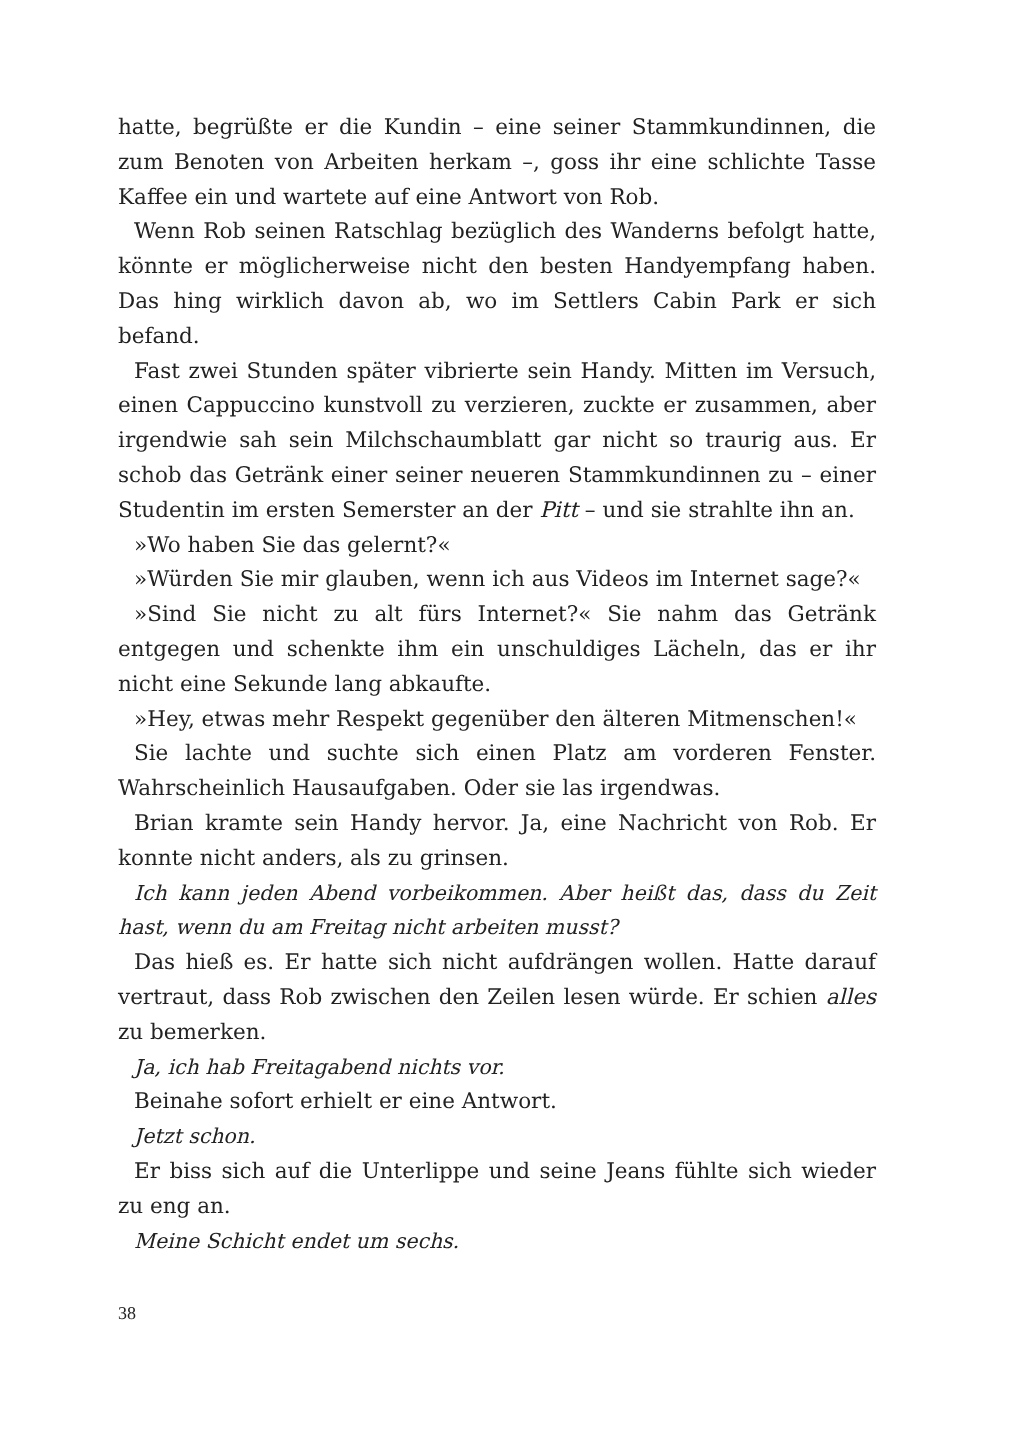hatte, begrüßte er die Kundin – eine seiner Stammkundinnen, die zum Benoten von Arbeiten herkam –, goss ihr eine schlichte Tasse Kaffee ein und wartete auf eine Antwort von Rob.
Wenn Rob seinen Ratschlag bezüglich des Wanderns befolgt hatte, könnte er möglicherweise nicht den besten Handyempfang haben. Das hing wirklich davon ab, wo im Settlers Cabin Park er sich befand.
Fast zwei Stunden später vibrierte sein Handy. Mitten im Versuch, einen Cappuccino kunstvoll zu verzieren, zuckte er zusammen, aber irgendwie sah sein Milchschaumblatt gar nicht so traurig aus. Er schob das Getränk einer seiner neueren Stammkundinnen zu – einer Studentin im ersten Semerster an der Pitt – und sie strahlte ihn an.
»Wo haben Sie das gelernt?«
»Würden Sie mir glauben, wenn ich aus Videos im Internet sage?«
»Sind Sie nicht zu alt fürs Internet?« Sie nahm das Getränk entgegen und schenkte ihm ein unschuldiges Lächeln, das er ihr nicht eine Sekunde lang abkaufte.
»Hey, etwas mehr Respekt gegenüber den älteren Mitmenschen!«
Sie lachte und suchte sich einen Platz am vorderen Fenster. Wahrscheinlich Hausaufgaben. Oder sie las irgendwas.
Brian kramte sein Handy hervor. Ja, eine Nachricht von Rob. Er konnte nicht anders, als zu grinsen.
Ich kann jeden Abend vorbeikommen. Aber heißt das, dass du Zeit hast, wenn du am Freitag nicht arbeiten musst?
Das hieß es. Er hatte sich nicht aufdrängen wollen. Hatte darauf vertraut, dass Rob zwischen den Zeilen lesen würde. Er schien alles zu bemerken.
Ja, ich hab Freitagabend nichts vor.
Beinahe sofort erhielt er eine Antwort.
Jetzt schon.
Er biss sich auf die Unterlippe und seine Jeans fühlte sich wieder zu eng an.
Meine Schicht endet um sechs.
38